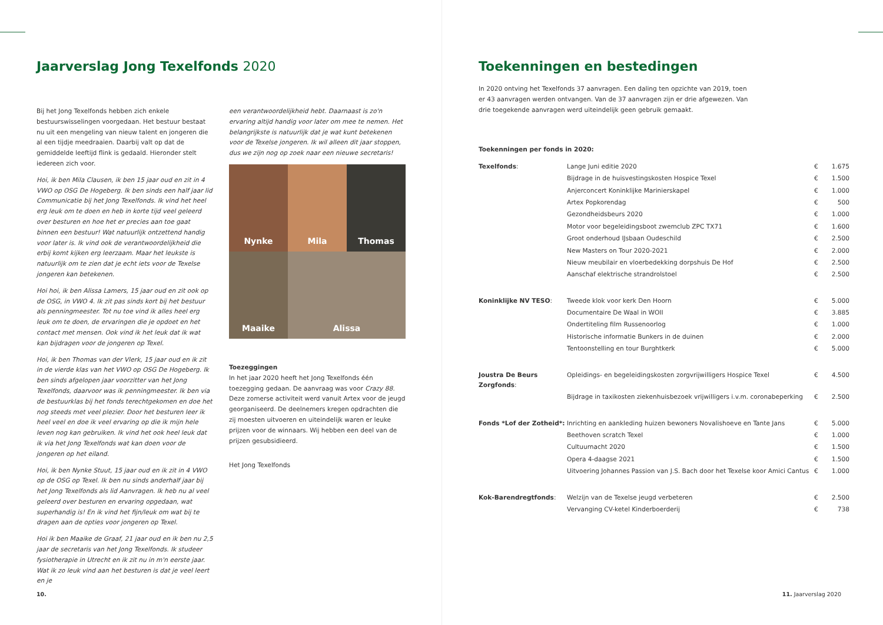Jaarverslag Jong Texelfonds 2020
Bij het Jong Texelfonds hebben zich enkele bestuurswisselingen voorgedaan. Het bestuur bestaat nu uit een mengeling van nieuw talent en jongeren die al een tijdje meedraaien. Daarbij valt op dat de gemiddelde leeftijd flink is gedaald. Hieronder stelt iedereen zich voor.
Hoi, ik ben Mila Clausen, ik ben 15 jaar oud en zit in 4 VWO op OSG De Hogeberg. Ik ben sinds een half jaar lid Communicatie bij het Jong Texelfonds. Ik vind het heel erg leuk om te doen en heb in korte tijd veel geleerd over besturen en hoe het er precies aan toe gaat binnen een bestuur! Wat natuurlijk ontzettend handig voor later is. Ik vind ook de verantwoordelijkheid die erbij komt kijken erg leerzaam. Maar het leukste is natuurlijk om te zien dat je echt iets voor de Texelse jongeren kan betekenen.
Hoi hoi, ik ben Alissa Lamers, 15 jaar oud en zit ook op de OSG, in VWO 4. Ik zit pas sinds kort bij het bestuur als penningmeester. Tot nu toe vind ik alles heel erg leuk om te doen, de ervaringen die je opdoet en het contact met mensen. Ook vind ik het leuk dat ik wat kan bijdragen voor de jongeren op Texel.
Hoi, ik ben Thomas van der Vlerk, 15 jaar oud en ik zit in de vierde klas van het VWO op OSG De Hogeberg. Ik ben sinds afgelopen jaar voorzitter van het Jong Texelfonds, daarvoor was ik penningmeester. Ik ben via de bestuurklas bij het fonds terechtgekomen en doe het nog steeds met veel plezier. Door het besturen leer ik heel veel en doe ik veel ervaring op die ik mijn hele leven nog kan gebruiken. Ik vind het ook heel leuk dat ik via het Jong Texelfonds wat kan doen voor de jongeren op het eiland.
Hoi, ik ben Nynke Stuut, 15 jaar oud en ik zit in 4 VWO op de OSG op Texel. Ik ben nu sinds anderhalf jaar bij het Jong Texelfonds als lid Aanvragen. Ik heb nu al veel geleerd over besturen en ervaring opgedaan, wat superhandig is! En ik vind het fijn/leuk om wat bij te dragen aan de opties voor jongeren op Texel.
Hoi ik ben Maaike de Graaf, 21 jaar oud en ik ben nu 2,5 jaar de secretaris van het Jong Texelfonds. Ik studeer fysiotherapie in Utrecht en ik zit nu in m'n eerste jaar. Wat ik zo leuk vind aan het besturen is dat je veel leert en je
een verantwoordelijkheid hebt. Daarnaast is zo'n ervaring altijd handig voor later om mee te nemen. Het belangrijkste is natuurlijk dat je wat kunt betekenen voor de Texelse jongeren. Ik wil alleen dit jaar stoppen, dus we zijn nog op zoek naar een nieuwe secretaris!
Nynke
Mila
Thomas
Maaike
Alissa
Toezeggingen
In het jaar 2020 heeft het Jong Texelfonds één toezegging gedaan. De aanvraag was voor Crazy 88.
Deze zomerse activiteit werd vanuit Artex voor de jeugd georganiseerd. De deelnemers kregen opdrachten die zij moesten uitvoeren en uiteindelijk waren er leuke prijzen voor de winnaars. Wij hebben een deel van de prijzen gesubsidieerd.
Het Jong Texelfonds
10.
Toekenningen en bestedingen
In 2020 ontving het Texelfonds 37 aanvragen. Een daling ten opzichte van 2019, toen er 43 aanvragen werden ontvangen. Van de 37 aanvragen zijn er drie afgewezen. Van drie toegekende aanvragen werd uiteindelijk geen gebruik gemaakt.
Toekenningen per fonds in 2020:
| Texelfonds : | Lange Juni editie 2020 | € | 1.675 |
| | Bijdrage in de huisvestingskosten Hospice Texel | € | 1.500 |
| | Anjerconcert Koninklijke Marinierskapel | € | 1.000 |
| | Artex Popkorendag | € | 500 |
| | Gezondheidsbeurs 2020 | € | 1.000 |
| | Motor voor begeleidingsboot zwemclub ZPC TX71 | € | 1.600 |
| | Groot onderhoud IJsbaan Oudeschild | € | 2.500 |
| | New Masters on Tour 2020-2021 | € | 2.000 |
| | Nieuw meubilair en vloerbedekking dorpshuis De Hof | € | 2.500 |
| | Aanschaf elektrische strandrolstoel | € | 2.500 |
| Koninklijke NV TESO : | Tweede klok voor kerk Den Hoorn | € | 5.000 |
| | Documentaire De Waal in WOII | € | 3.885 |
| | Ondertiteling film Russenoorlog | € | 1.000 |
| | Historische informatie Bunkers in de duinen | € | 2.000 |
| | Tentoonstelling en tour Burghtkerk | € | 5.000 |
| Joustra De Beurs Zorgfonds : | Opleidings- en begeleidingskosten zorgvrijwilligers Hospice Texel | € | 4.500 |
| | Bijdrage in taxikosten ziekenhuisbezoek vrijwilligers i.v.m. coronabeperking | € | 2.500 |
| Fonds *Lof der Zotheid*: | Inrichting en aankleding huizen bewoners Novalishoeve en Tante Jans | € | 5.000 |
| | Beethoven scratch Texel | € | 1.000 |
| | Cultuurnacht 2020 | € | 1.500 |
| | Opera 4-daagse 2021 | € | 1.500 |
| | Uitvoering Johannes Passion van J.S. Bach door het Texelse koor Amici Cantus | € | 1.000 |
| Kok-Barendregtfonds : | Welzijn van de Texelse jeugd verbeteren | € | 2.500 |
| | Vervanging CV-ketel Kinderboerderij | € | 738 |
11. Jaarverslag 2020